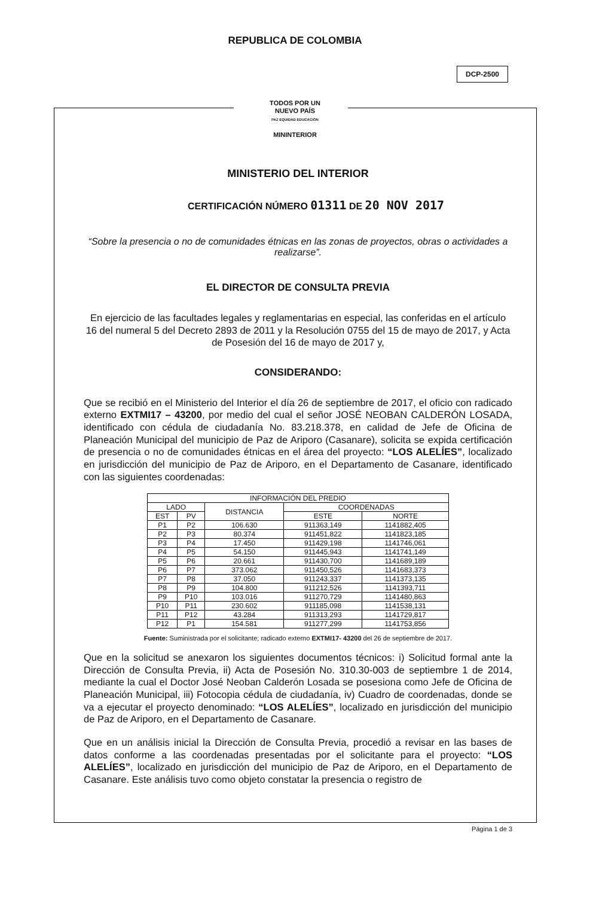REPUBLICA DE COLOMBIA
DCP-2500
TODOS POR UN
NUEVO PAÍS
PAZ EQUIDAD EDUCACIÓN
MININTERIOR
MINISTERIO DEL INTERIOR
CERTIFICACIÓN NÚMERO 01311 DE 20 NOV 2017
“Sobre la presencia o no de comunidades étnicas en las zonas de proyectos, obras o actividades a realizarse”.
EL DIRECTOR DE CONSULTA PREVIA
En ejercicio de las facultades legales y reglamentarias en especial, las conferidas en el artículo 16 del numeral 5 del Decreto 2893 de 2011 y la Resolución 0755 del 15 de mayo de 2017, y Acta de Posesión del 16 de mayo de 2017 y,
CONSIDERANDO:
Que se recibió en el Ministerio del Interior el día 26 de septiembre de 2017, el oficio con radicado externo EXTMI17 – 43200, por medio del cual el señor JOSÉ NEOBAN CALDERÓN LOSADA, identificado con cédula de ciudadanía No. 83.218.378, en calidad de Jefe de Oficina de Planeación Municipal del municipio de Paz de Ariporo (Casanare), solicita se expida certificación de presencia o no de comunidades étnicas en el área del proyecto: “LOS ALELÍES”, localizado en jurisdicción del municipio de Paz de Ariporo, en el Departamento de Casanare, identificado con las siguientes coordenadas:
| INFORMACIÓN DEL PREDIO | | | | |
| --- | --- | --- | --- | --- |
| LADO | | DISTANCIA | COORDENADAS | |
| EST | PV | | ESTE | NORTE |
| P1 | P2 | 106.630 | 911363,149 | 1141882,405 |
| P2 | P3 | 80.374 | 911451,822 | 1141823,185 |
| P3 | P4 | 17.450 | 911429,198 | 1141746,061 |
| P4 | P5 | 54.150 | 911445,943 | 1141741,149 |
| P5 | P6 | 20.661 | 911430,700 | 1141689,189 |
| P6 | P7 | 373.062 | 911450,526 | 1141683,373 |
| P7 | P8 | 37.050 | 911243,337 | 1141373,135 |
| P8 | P9 | 104.800 | 911212,526 | 1141393,711 |
| P9 | P10 | 103.016 | 911270,729 | 1141480,863 |
| P10 | P11 | 230.602 | 911185,098 | 1141538,131 |
| P11 | P12 | 43.284 | 911313,293 | 1141729,817 |
| P12 | P1 | 154.581 | 911277,299 | 1141753,856 |
Fuente: Suministrada por el solicitante; radicado externo EXTMI17- 43200 del 26 de septiembre de 2017.
Que en la solicitud se anexaron los siguientes documentos técnicos: i) Solicitud formal ante la Dirección de Consulta Previa, ii) Acta de Posesión No. 310.30-003 de septiembre 1 de 2014, mediante la cual el Doctor José Neoban Calderón Losada se posesiona como Jefe de Oficina de Planeación Municipal, iii) Fotocopia cédula de ciudadanía, iv) Cuadro de coordenadas, donde se va a ejecutar el proyecto denominado: “LOS ALELÍES”, localizado en jurisdicción del municipio de Paz de Ariporo, en el Departamento de Casanare.
Que en un análisis inicial la Dirección de Consulta Previa, procedió a revisar en las bases de datos conforme a las coordenadas presentadas por el solicitante para el proyecto: “LOS ALELÍES”, localizado en jurisdicción del municipio de Paz de Ariporo, en el Departamento de Casanare. Este análisis tuvo como objeto constatar la presencia o registro de
Página 1 de 3